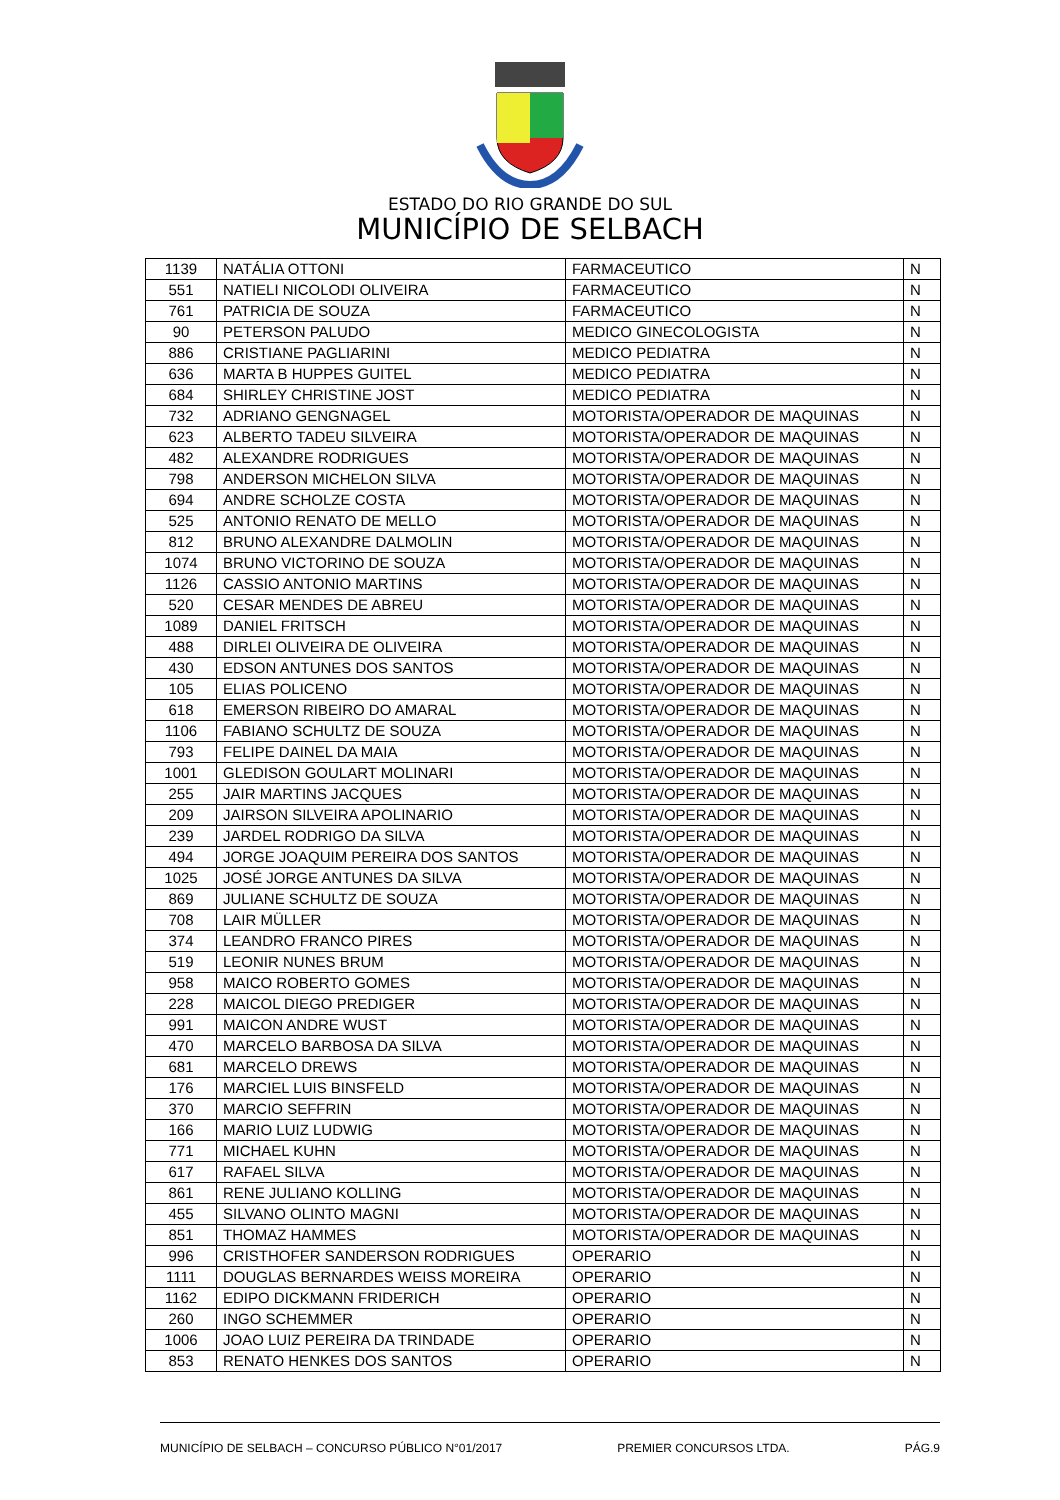ESTADO DO RIO GRANDE DO SUL
MUNICÍPIO DE SELBACH
| 1139 | NATÁLIA OTTONI | FARMACEUTICO | N |
| 551 | NATIELI NICOLODI OLIVEIRA | FARMACEUTICO | N |
| 761 | PATRICIA DE SOUZA | FARMACEUTICO | N |
| 90 | PETERSON PALUDO | MEDICO GINECOLOGISTA | N |
| 886 | CRISTIANE PAGLIARINI | MEDICO PEDIATRA | N |
| 636 | MARTA B HUPPES GUITEL | MEDICO PEDIATRA | N |
| 684 | SHIRLEY CHRISTINE JOST | MEDICO PEDIATRA | N |
| 732 | ADRIANO GENGNAGEL | MOTORISTA/OPERADOR DE MAQUINAS | N |
| 623 | ALBERTO TADEU SILVEIRA | MOTORISTA/OPERADOR DE MAQUINAS | N |
| 482 | ALEXANDRE RODRIGUES | MOTORISTA/OPERADOR DE MAQUINAS | N |
| 798 | ANDERSON MICHELON SILVA | MOTORISTA/OPERADOR DE MAQUINAS | N |
| 694 | ANDRE SCHOLZE COSTA | MOTORISTA/OPERADOR DE MAQUINAS | N |
| 525 | ANTONIO RENATO DE MELLO | MOTORISTA/OPERADOR DE MAQUINAS | N |
| 812 | BRUNO ALEXANDRE DALMOLIN | MOTORISTA/OPERADOR DE MAQUINAS | N |
| 1074 | BRUNO VICTORINO DE SOUZA | MOTORISTA/OPERADOR DE MAQUINAS | N |
| 1126 | CASSIO ANTONIO MARTINS | MOTORISTA/OPERADOR DE MAQUINAS | N |
| 520 | CESAR MENDES DE ABREU | MOTORISTA/OPERADOR DE MAQUINAS | N |
| 1089 | DANIEL FRITSCH | MOTORISTA/OPERADOR DE MAQUINAS | N |
| 488 | DIRLEI OLIVEIRA DE OLIVEIRA | MOTORISTA/OPERADOR DE MAQUINAS | N |
| 430 | EDSON ANTUNES DOS SANTOS | MOTORISTA/OPERADOR DE MAQUINAS | N |
| 105 | ELIAS POLICENO | MOTORISTA/OPERADOR DE MAQUINAS | N |
| 618 | EMERSON RIBEIRO DO AMARAL | MOTORISTA/OPERADOR DE MAQUINAS | N |
| 1106 | FABIANO SCHULTZ DE SOUZA | MOTORISTA/OPERADOR DE MAQUINAS | N |
| 793 | FELIPE DAINEL DA MAIA | MOTORISTA/OPERADOR DE MAQUINAS | N |
| 1001 | GLEDISON GOULART MOLINARI | MOTORISTA/OPERADOR DE MAQUINAS | N |
| 255 | JAIR MARTINS JACQUES | MOTORISTA/OPERADOR DE MAQUINAS | N |
| 209 | JAIRSON SILVEIRA APOLINARIO | MOTORISTA/OPERADOR DE MAQUINAS | N |
| 239 | JARDEL RODRIGO DA SILVA | MOTORISTA/OPERADOR DE MAQUINAS | N |
| 494 | JORGE JOAQUIM PEREIRA DOS SANTOS | MOTORISTA/OPERADOR DE MAQUINAS | N |
| 1025 | JOSÉ JORGE ANTUNES DA SILVA | MOTORISTA/OPERADOR DE MAQUINAS | N |
| 869 | JULIANE SCHULTZ DE SOUZA | MOTORISTA/OPERADOR DE MAQUINAS | N |
| 708 | LAIR MÜLLER | MOTORISTA/OPERADOR DE MAQUINAS | N |
| 374 | LEANDRO FRANCO PIRES | MOTORISTA/OPERADOR DE MAQUINAS | N |
| 519 | LEONIR NUNES BRUM | MOTORISTA/OPERADOR DE MAQUINAS | N |
| 958 | MAICO ROBERTO GOMES | MOTORISTA/OPERADOR DE MAQUINAS | N |
| 228 | MAICOL DIEGO PREDIGER | MOTORISTA/OPERADOR DE MAQUINAS | N |
| 991 | MAICON ANDRE WUST | MOTORISTA/OPERADOR DE MAQUINAS | N |
| 470 | MARCELO BARBOSA DA SILVA | MOTORISTA/OPERADOR DE MAQUINAS | N |
| 681 | MARCELO DREWS | MOTORISTA/OPERADOR DE MAQUINAS | N |
| 176 | MARCIEL LUIS BINSFELD | MOTORISTA/OPERADOR DE MAQUINAS | N |
| 370 | MARCIO SEFFRIN | MOTORISTA/OPERADOR DE MAQUINAS | N |
| 166 | MARIO LUIZ LUDWIG | MOTORISTA/OPERADOR DE MAQUINAS | N |
| 771 | MICHAEL KUHN | MOTORISTA/OPERADOR DE MAQUINAS | N |
| 617 | RAFAEL SILVA | MOTORISTA/OPERADOR DE MAQUINAS | N |
| 861 | RENE JULIANO KOLLING | MOTORISTA/OPERADOR DE MAQUINAS | N |
| 455 | SILVANO OLINTO MAGNI | MOTORISTA/OPERADOR DE MAQUINAS | N |
| 851 | THOMAZ HAMMES | MOTORISTA/OPERADOR DE MAQUINAS | N |
| 996 | CRISTHOFER SANDERSON RODRIGUES | OPERARIO | N |
| 1111 | DOUGLAS BERNARDES WEISS MOREIRA | OPERARIO | N |
| 1162 | EDIPO DICKMANN FRIDERICH | OPERARIO | N |
| 260 | INGO SCHEMMER | OPERARIO | N |
| 1006 | JOAO LUIZ PEREIRA DA TRINDADE | OPERARIO | N |
| 853 | RENATO HENKES DOS SANTOS | OPERARIO | N |
MUNICÍPIO DE SELBACH – CONCURSO PÚBLICO N°01/2017 PREMIER CONCURSOS LTDA. PÁG.9